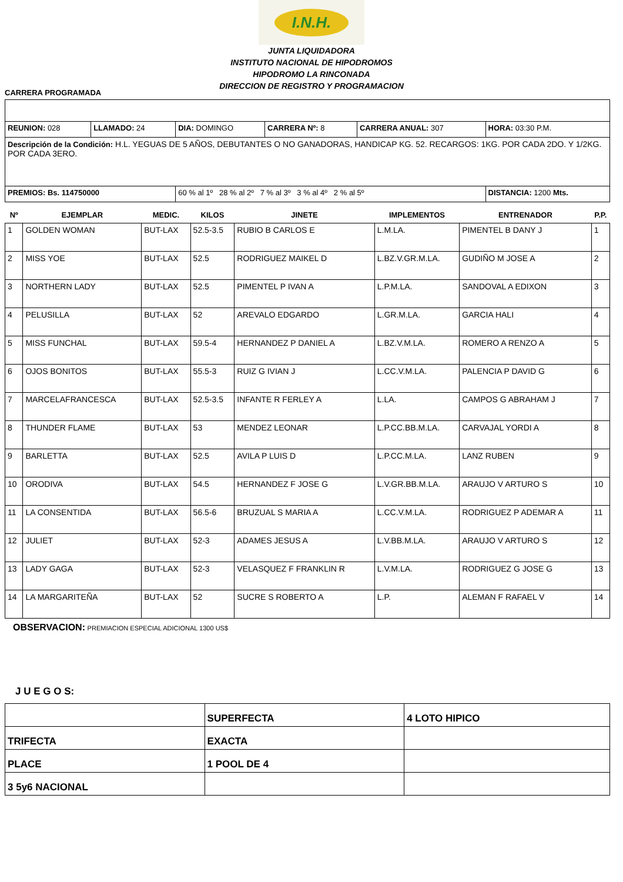I.N.H.
JUNTA LIQUIDADORA
INSTITUTO NACIONAL DE HIPODROMOS
HIPODROMO LA RINCONADA
DIRECCION DE REGISTRO Y PROGRAMACION
CARRERA PROGRAMADA
| REUNION: 028 | LLAMADO: 24 | DIA: DOMINGO | CARRERA Nº: 8 | CARRERA ANUAL: 307 | HORA: 03:30 P.M. |
| Descripción de la Condición: H.L. YEGUAS DE 5 AÑOS, DEBUTANTES O NO GANADORAS, HANDICAP KG. 52. RECARGOS: 1KG. POR CADA 2DO. Y 1/2KG. POR CADA 3ERO. | | | | | |
| PREMIOS: Bs. 114750000 | | 60 % al 1º 28 % al 2º 7 % al 3º 3 % al 4º 2 % al 5º | | | DISTANCIA: 1200 Mts. |
| Nº | EJEMPLAR | MEDIC. | KILOS | JINETE | IMPLEMENTOS | ENTRENADOR | P.P. |
| --- | --- | --- | --- | --- | --- | --- | --- |
| 1 | GOLDEN WOMAN | BUT-LAX | 52.5-3.5 | RUBIO B CARLOS E | L.M.LA. | PIMENTEL B DANY J | 1 |
| 2 | MISS YOE | BUT-LAX | 52.5 | RODRIGUEZ MAIKEL D | L.BZ.V.GR.M.LA. | GUDIÑO M JOSE A | 2 |
| 3 | NORTHERN LADY | BUT-LAX | 52.5 | PIMENTEL P IVAN A | L.P.M.LA. | SANDOVAL A EDIXON | 3 |
| 4 | PELUSILLA | BUT-LAX | 52 | AREVALO EDGARDO | L.GR.M.LA. | GARCIA HALI | 4 |
| 5 | MISS FUNCHAL | BUT-LAX | 59.5-4 | HERNANDEZ P DANIEL A | L.BZ.V.M.LA. | ROMERO A RENZO A | 5 |
| 6 | OJOS BONITOS | BUT-LAX | 55.5-3 | RUIZ G IVIAN J | L.CC.V.M.LA. | PALENCIA P DAVID G | 6 |
| 7 | MARCELAFRANCESCA | BUT-LAX | 52.5-3.5 | INFANTE R FERLEY A | L.LA. | CAMPOS G ABRAHAM J | 7 |
| 8 | THUNDER FLAME | BUT-LAX | 53 | MENDEZ LEONAR | L.P.CC.BB.M.LA. | CARVAJAL YORDI A | 8 |
| 9 | BARLETTA | BUT-LAX | 52.5 | AVILA P LUIS D | L.P.CC.M.LA. | LANZ RUBEN | 9 |
| 10 | ORODIVA | BUT-LAX | 54.5 | HERNANDEZ F JOSE G | L.V.GR.BB.M.LA. | ARAUJO V ARTURO S | 10 |
| 11 | LA CONSENTIDA | BUT-LAX | 56.5-6 | BRUZUAL S MARIA A | L.CC.V.M.LA. | RODRIGUEZ P ADEMAR A | 11 |
| 12 | JULIET | BUT-LAX | 52-3 | ADAMES JESUS A | L.V.BB.M.LA. | ARAUJO V ARTURO S | 12 |
| 13 | LADY GAGA | BUT-LAX | 52-3 | VELASQUEZ F FRANKLIN R | L.V.M.LA. | RODRIGUEZ G JOSE G | 13 |
| 14 | LA MARGARITEÑA | BUT-LAX | 52 | SUCRE S ROBERTO A | L.P. | ALEMAN F RAFAEL V | 14 |
OBSERVACION: PREMIACION ESPECIAL ADICIONAL 1300 US$
J U E G O S:
| | SUPERFECTA | 4 LOTO HIPICO |
| TRIFECTA | EXACTA | |
| PLACE | 1 POOL DE 4 | |
| 3 5y6 NACIONAL | | |